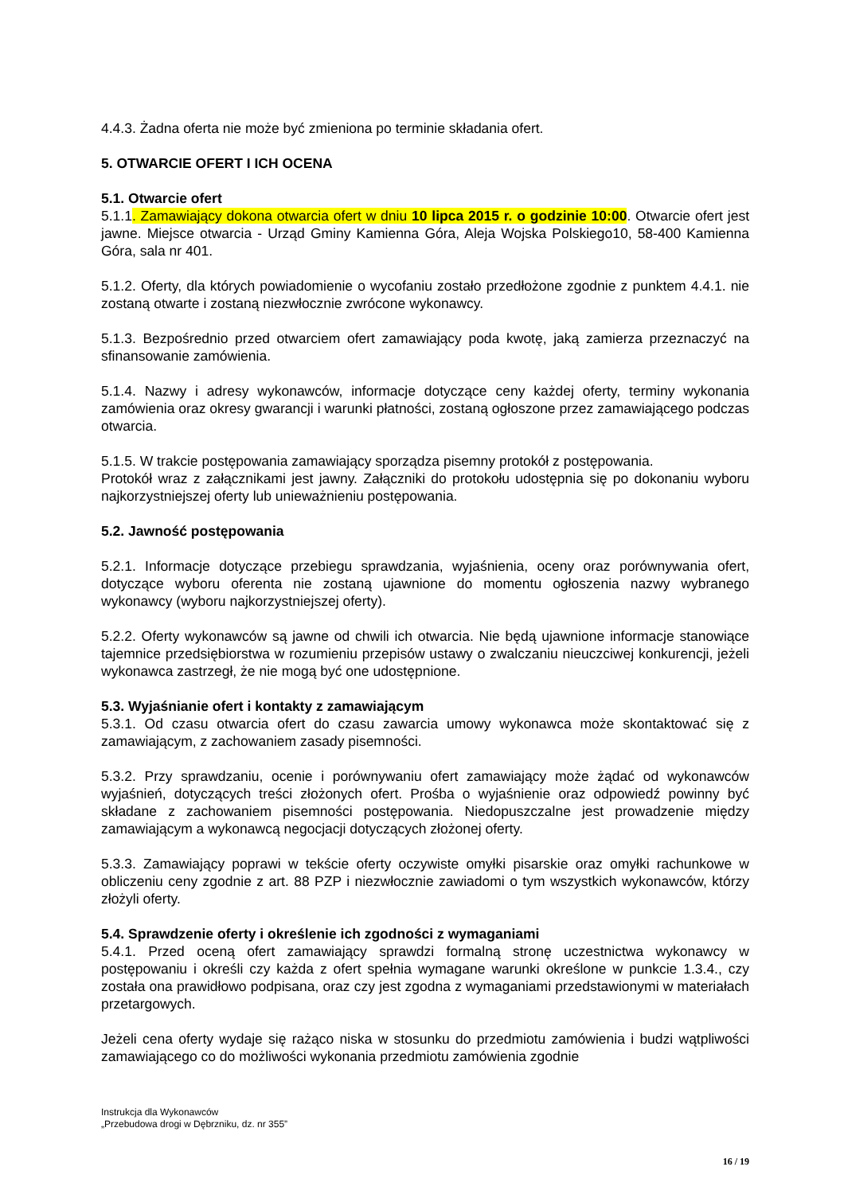4.4.3. Żadna oferta nie może być zmieniona po terminie składania ofert.
5. OTWARCIE OFERT I ICH OCENA
5.1. Otwarcie ofert
5.1.1. Zamawiający dokona otwarcia ofert w dniu 10 lipca 2015 r. o godzinie 10:00. Otwarcie ofert jest jawne. Miejsce otwarcia - Urząd Gminy Kamienna Góra, Aleja Wojska Polskiego10, 58-400 Kamienna Góra, sala nr 401.
5.1.2. Oferty, dla których powiadomienie o wycofaniu zostało przedłożone zgodnie z punktem 4.4.1. nie zostaną otwarte i zostaną niezwłocznie zwrócone wykonawcy.
5.1.3. Bezpośrednio przed otwarciem ofert zamawiający poda kwotę, jaką zamierza przeznaczyć na sfinansowanie zamówienia.
5.1.4. Nazwy i adresy wykonawców, informacje dotyczące ceny każdej oferty, terminy wykonania zamówienia oraz okresy gwarancji i warunki płatności, zostaną ogłoszone przez zamawiającego podczas otwarcia.
5.1.5. W trakcie postępowania zamawiający sporządza pisemny protokół z postępowania.
Protokół wraz z załącznikami jest jawny. Załączniki do protokołu udostępnia się po dokonaniu wyboru najkorzystniejszej oferty lub unieważnieniu postępowania.
5.2. Jawność postępowania
5.2.1. Informacje dotyczące przebiegu sprawdzania, wyjaśnienia, oceny oraz porównywania ofert, dotyczące wyboru oferenta nie zostaną ujawnione do momentu ogłoszenia nazwy wybranego wykonawcy (wyboru najkorzystniejszej oferty).
5.2.2. Oferty wykonawców są jawne od chwili ich otwarcia. Nie będą ujawnione informacje stanowiące tajemnice przedsiębiorstwa w rozumieniu przepisów ustawy o zwalczaniu nieuczciwej konkurencji, jeżeli wykonawca zastrzegł, że nie mogą być one udostępnione.
5.3. Wyjaśnianie ofert i kontakty z zamawiającym
5.3.1. Od czasu otwarcia ofert do czasu zawarcia umowy wykonawca może skontaktować się z zamawiającym, z zachowaniem zasady pisemności.
5.3.2. Przy sprawdzaniu, ocenie i porównywaniu ofert zamawiający może żądać od wykonawców wyjaśnień, dotyczących treści złożonych ofert. Prośba o wyjaśnienie oraz odpowiedź powinny być składane z zachowaniem pisemności postępowania. Niedopuszczalne jest prowadzenie między zamawiającym a wykonawcą negocjacji dotyczących złożonej oferty.
5.3.3. Zamawiający poprawi w tekście oferty oczywiste omyłki pisarskie oraz omyłki rachunkowe w obliczeniu ceny zgodnie z art. 88 PZP i niezwłocznie zawiadomi o tym wszystkich wykonawców, którzy złożyli oferty.
5.4. Sprawdzenie oferty i określenie ich zgodności z wymaganiami
5.4.1. Przed oceną ofert zamawiający sprawdzi formalną stronę uczestnictwa wykonawcy w postępowaniu i określi czy każda z ofert spełnia wymagane warunki określone w punkcie 1.3.4., czy została ona prawidłowo podpisana, oraz czy jest zgodna z wymaganiami przedstawionymi w materiałach przetargowych.
Jeżeli cena oferty wydaje się rażąco niska w stosunku do przedmiotu zamówienia i budzi wątpliwości zamawiającego co do możliwości wykonania przedmiotu zamówienia zgodnie
Instrukcja dla Wykonawców
„Przebudowa drogi w Dębrzniku, dz. nr 355”
16 / 19